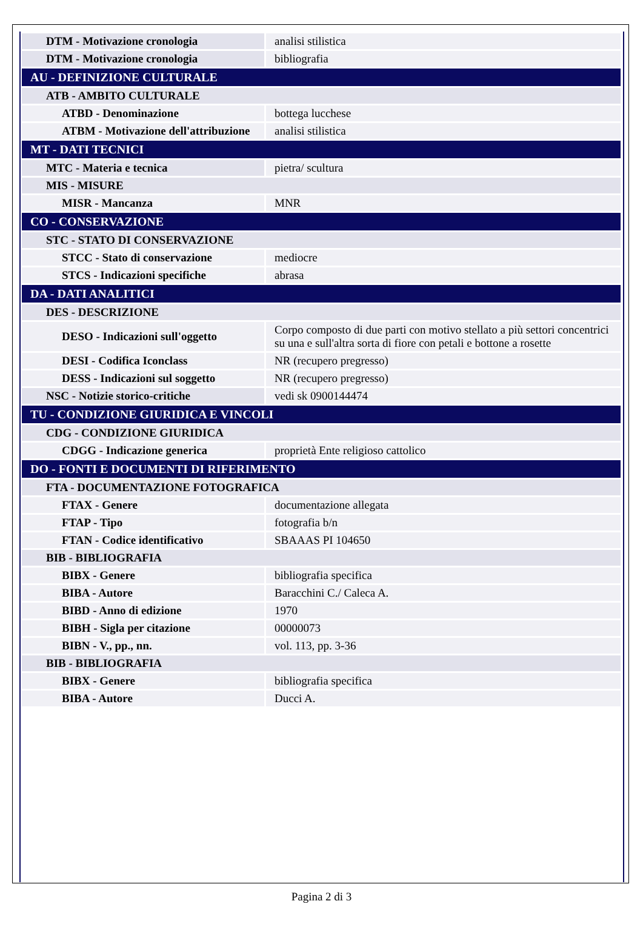| DTM - Motivazione cronologia | analisi stilistica |
| DTM - Motivazione cronologia | bibliografia |
| AU - DEFINIZIONE CULTURALE | |
| ATB - AMBITO CULTURALE | |
| ATBD - Denominazione | bottega lucchese |
| ATBM - Motivazione dell'attribuzione | analisi stilistica |
| MT - DATI TECNICI | |
| MTC - Materia e tecnica | pietra/ scultura |
| MIS - MISURE | |
| MISR - Mancanza | MNR |
| CO - CONSERVAZIONE | |
| STC - STATO DI CONSERVAZIONE | |
| STCC - Stato di conservazione | mediocre |
| STCS - Indicazioni specifiche | abrasa |
| DA - DATI ANALITICI | |
| DES - DESCRIZIONE | |
| DESO - Indicazioni sull'oggetto | Corpo composto di due parti con motivo stellato a più settori concentrici su una e sull'altra sorta di fiore con petali e bottone a rosette |
| DESI - Codifica Iconclass | NR (recupero pregresso) |
| DESS - Indicazioni sul soggetto | NR (recupero pregresso) |
| NSC - Notizie storico-critiche | vedi sk 0900144474 |
| TU - CONDIZIONE GIURIDICA E VINCOLI | |
| CDG - CONDIZIONE GIURIDICA | |
| CDGG - Indicazione generica | proprietà Ente religioso cattolico |
| DO - FONTI E DOCUMENTI DI RIFERIMENTO | |
| FTA - DOCUMENTAZIONE FOTOGRAFICA | |
| FTAX - Genere | documentazione allegata |
| FTAP - Tipo | fotografia b/n |
| FTAN - Codice identificativo | SBAAAS PI 104650 |
| BIB - BIBLIOGRAFIA | |
| BIBX - Genere | bibliografia specifica |
| BIBA - Autore | Baracchini C./ Caleca A. |
| BIBD - Anno di edizione | 1970 |
| BIBH - Sigla per citazione | 00000073 |
| BIBN - V., pp., nn. | vol. 113, pp. 3-36 |
| BIB - BIBLIOGRAFIA | |
| BIBX - Genere | bibliografia specifica |
| BIBA - Autore | Ducci A. |
Pagina 2 di 3